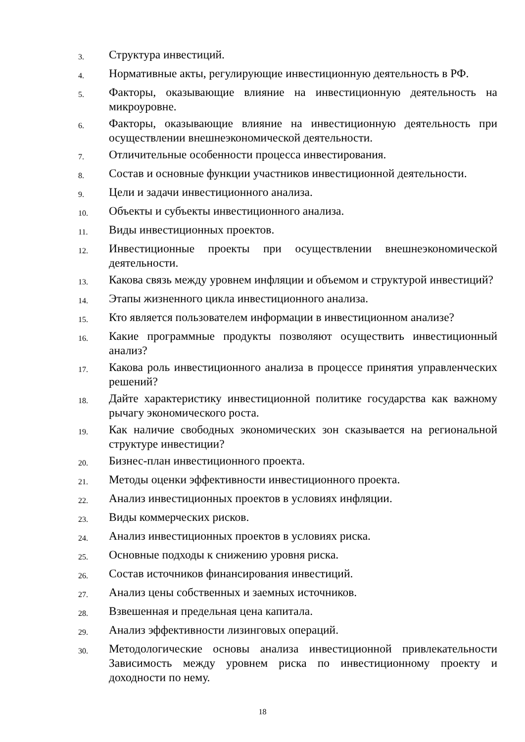3.
Структура инвестиций.
4.
Нормативные акты, регулирующие инвестиционную деятельность в РФ.
5.
Факторы, оказывающие влияние на инвестиционную деятельность на микроуровне.
6.
Факторы, оказывающие влияние на инвестиционную деятельность при осуществлении внешнеэкономической деятельности.
7.
Отличительные особенности процесса инвестирования.
8.
Состав и основные функции участников инвестиционной деятельности.
9.
Цели и задачи инвестиционного анализа.
10.
Объекты и субъекты инвестиционного анализа.
11.
Виды инвестиционных проектов.
12.
Инвестиционные проекты при осуществлении внешнеэкономической деятельности.
13.
Какова связь между уровнем инфляции и объемом и структурой инвестиций?
14.
Этапы жизненного цикла инвестиционного анализа.
15.
Кто является пользователем информации в инвестиционном анализе?
16.
Какие программные продукты позволяют осуществить инвестиционный анализ?
17.
Какова роль инвестиционного анализа в процессе принятия управленческих решений?
18.
Дайте характеристику инвестиционной политике государства как важному рычагу экономического роста.
19.
Как наличие свободных экономических зон сказывается на региональной структуре инвестиции?
20.
Бизнес-план инвестиционного проекта.
21.
Методы оценки эффективности инвестиционного проекта.
22.
Анализ инвестиционных проектов в условиях инфляции.
23.
Виды коммерческих рисков.
24.
Анализ инвестиционных проектов в условиях риска.
25.
Основные подходы к снижению уровня риска.
26.
Состав источников финансирования инвестиций.
27.
Анализ цены собственных и заемных источников.
28.
Взвешенная и предельная цена капитала.
29.
Анализ эффективности лизинговых операций.
30.
Методологические основы анализа инвестиционной привлекательности Зависимость между уровнем риска по инвестиционному проекту и доходности по нему.
18